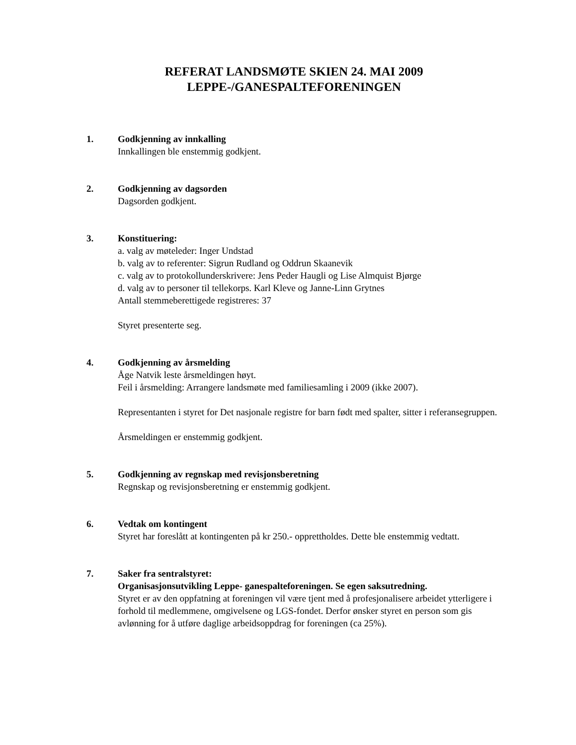REFERAT LANDSMØTE SKIEN 24. MAI 2009
LEPPE-/GANESPALTEFORENINGEN
1. Godkjenning av innkalling
Innkallingen ble enstemmig godkjent.
2. Godkjenning av dagsorden
Dagsorden godkjent.
3. Konstituering:
a. valg av møteleder: Inger Undstad
b. valg av to referenter: Sigrun Rudland og Oddrun Skaanevik
c. valg av to protokollunderskrivere: Jens Peder Haugli og Lise Almquist Bjørge
d. valg av to personer til tellekorps. Karl Kleve og Janne-Linn Grytnes
Antall stemmeberettigede registreres: 37
Styret presenterte seg.
4. Godkjenning av årsmelding
Åge Natvik leste årsmeldingen høyt.
Feil i årsmelding: Arrangere landsmøte med familiesamling i 2009 (ikke 2007).
Representanten i styret for Det nasjonale registre for barn født med spalter, sitter i referansegruppen.
Årsmeldingen er enstemmig godkjent.
5. Godkjenning av regnskap med revisjonsberetning
Regnskap og revisjonsberetning er enstemmig godkjent.
6. Vedtak om kontingent
Styret har foreslått at kontingenten på kr 250.- opprettholdes. Dette ble enstemmig vedtatt.
7. Saker fra sentralstyret:
Organisasjonsutvikling Leppe- ganespalteforeningen. Se egen saksutredning.
Styret er av den oppfatning at foreningen vil være tjent med å profesjonalisere arbeidet ytterligere i forhold til medlemmene, omgivelsene og LGS-fondet. Derfor ønsker styret en person som gis avlønning for å utføre daglige arbeidsoppdrag for foreningen (ca 25%).